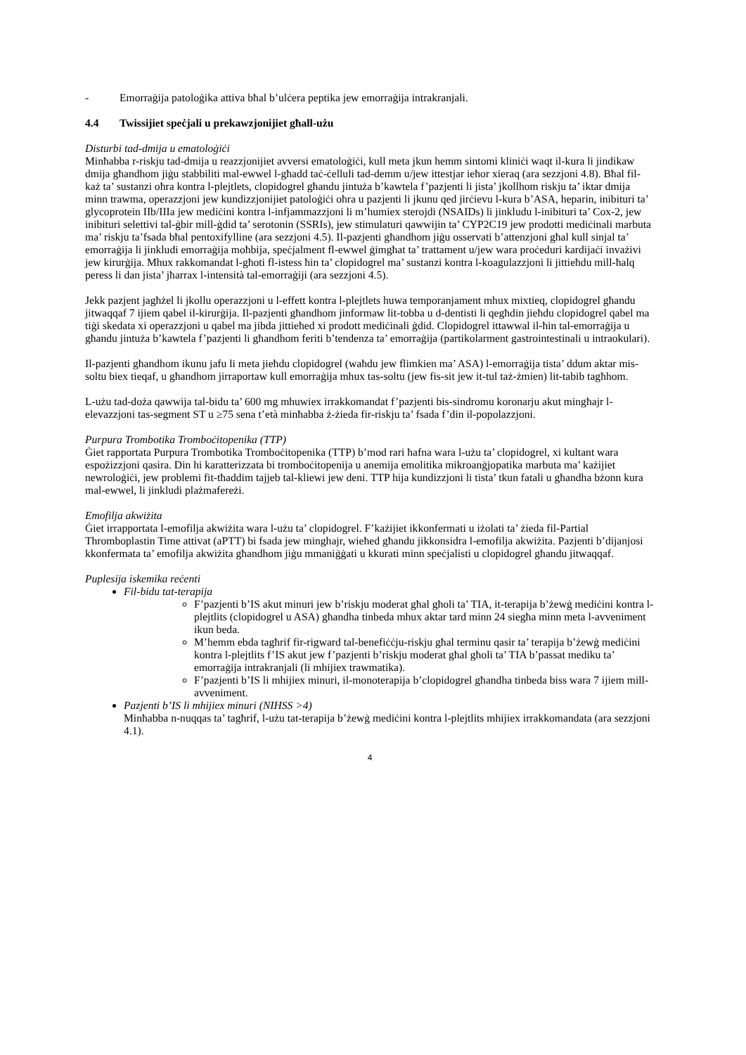- Emorraġija patoloġika attiva bħal b’ulċera peptika jew emorraġija intrakranjali.
4.4 Twissijiet speċjali u prekawzjonijiet għall-użu
Disturbi tad-dmija u ematoloġiċi
Minħabba r-riskju tad-dmija u reazzjonijiet avversi ematoloġiċi, kull meta jkun hemm sintomi kliniċi waqt il-kura li jindikaw dmija għandhom jiġu stabbiliti mal-ewwel l-għadd taċ-ċelluli tad-demm u/jew ittestjar ieħor xieraq (ara sezzjoni 4.8). Bħal fil-każ ta’ sustanzi oħra kontra l-plejtlets, clopidogrel għandu jintuża b’kawtela f’pazjenti li jista’ jkollhom riskju ta’ iktar dmija minn trawma, operazzjoni jew kundizzjonijiet patoloġiċi oħra u pazjenti li jkunu qed jirċievu l-kura b’ASA, heparin, inibituri ta’ glycoprotein IIb/IIIa jew mediċini kontra l-infjammazzjoni li m’humiex sterojdi (NSAIDs) li jinkludu l-inibituri ta’ Cox-2, jew inibituri selettivi tal-ġbir mill-ġdid ta’ serotonin (SSRIs), jew stimulaturi qawwijin ta’ CYP2C19 jew prodotti mediċinali marbuta ma’ riskju ta’fsada bħal pentoxifylline (ara sezzjoni 4.5). Il-pazjenti għandhom jiġu osservati b’attenzjoni għal kull sinjal ta’ emorraġija li jinkludi emorraġija moħbija, speċjalment fl-ewwel ġimgħat ta’ trattament u/jew wara proċeduri kardijaċi invażivi jew kirurġija. Mhux rakkomandat l-għoti fl-istess ħin ta’ clopidogrel ma’ sustanzi kontra l-koagulazzjoni li jittieħdu mill-ħalq peress li dan jista’ jħarrax l-intensità tal-emorraġiji (ara sezzjoni 4.5).
Jekk pazjent jagħżel li jkollu operazzjoni u l-effett kontra l-plejtlets huwa temporanjament mhux mixtieq, clopidogrel għandu jitwaqqaf 7 ijiem qabel il-kirurġija. Il-pazjenti għandhom jinformaw lit-tobba u d-dentisti li qegħdin jieħdu clopidogrel qabel ma tiġi skedata xi operazzjoni u qabel ma jibda jittieħed xi prodott mediċinali ġdid. Clopidogrel ittawwal il-ħin tal-emorraġija u għandu jintuża b’kawtela f’pazjenti li għandhom feriti b’tendenza ta’ emorraġija (partikolarment gastrointestinali u intraokulari).
Il-pazjenti għandhom ikunu jafu li meta jieħdu clopidogrel (waħdu jew flimkien ma’ ASA) l-emorraġija tista’ ddum aktar mis-soltu biex tieqaf, u għandhom jirraportaw kull emorraġija mhux tas-soltu (jew fis-sit jew it-tul taż-żmien) lit-tabib tagħhom.
L-użu tad-doża qawwija tal-bidu ta’ 600 mg mhuwiex irrakkomandat f’pazjenti bis-sindromu koronarju akut mingħajr l-elevazzjoni tas-segment ST u ≥75 sena t’età minħabba ż-żieda fir-riskju ta’ fsada f’din il-popolazzjoni.
Purpura Trombotika Tromboċitopenika (TTP)
Ġiet rapportata Purpura Trombotika Tromboċitopenika (TTP) b’mod rari ħafna wara l-użu ta’ clopidogrel, xi kultant wara espożizzjoni qasira. Din hi karatterizzata bi tromboċitopenija u anemija emolitika mikroanġjopatika marbuta ma’ każijiet newroloġiċi, jew problemi fit-tħaddim tajjeb tal-kliewi jew deni. TTP hija kundizzjoni li tista’ tkun fatali u għandha bżonn kura mal-ewwel, li jinkludi plażmafereżi.
Emofilja akwiżita
Ġiet irrapportata l-emofilja akwiżita wara l-użu ta’ clopidogrel. F’każijiet ikkonfermati u iżolati ta’ żieda fil-Partial Thromboplastin Time attivat (aPTT) bi fsada jew minghajr, wieħed għandu jikkonsidra l-emofilja akwiżita. Pazjenti b’dijanjosi kkonfermata ta’ emofilja akwiżita għandhom jiġu mmaniġġati u kkurati minn speċjalisti u clopidogrel għandu jitwaqqaf.
Puplesija iskemika reċenti
Fil-bidu tat-terapija
F’pazjenti b’IS akut minuri jew b’riskju moderat għal għoli ta’ TIA, it-terapija b’żewġ mediċini kontra l-plejtlits (clopidogrel u ASA) għandha tinbeda mhux aktar tard minn 24 siegħa minn meta l-avveniment ikun beda.
M’hemm ebda tagħrif fir-rigward tal-benefiċċju-riskju għal terminu qasir ta’ terapija b’żewġ mediċini kontra l-plejtlits f’IS akut jew f’pazjenti b’riskju moderat għal għoli ta’ TIA b’passat mediku ta’ emorraġija intrakranjali (li mhijiex trawmatika).
F’pazjenti b’IS li mhijiex minuri, il-monoterapija b’clopidogrel għandha tinbeda biss wara 7 ijiem mill-avveniment.
Pazjenti b’IS li mhijiex minuri (NIHSS >4)
Minħabba n-nuqqas ta’ tagħrif, l-użu tat-terapija b’żewġ mediċini kontra l-plejtlits mhijiex irrakkomandata (ara sezzjoni 4.1).
4